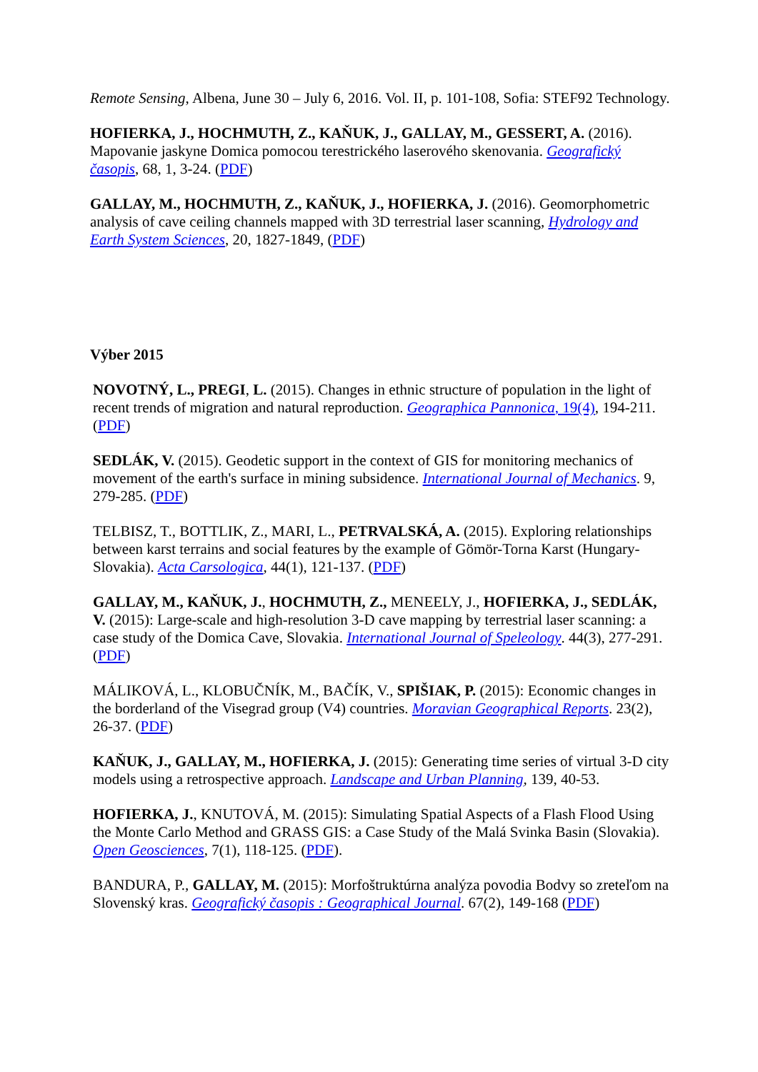Remote Sensing, Albena, June 30 – July 6, 2016. Vol. II, p. 101-108, Sofia: STEF92 Technology.
HOFIERKA, J., HOCHMUTH, Z., KAŇUK, J., GALLAY, M., GESSERT, A. (2016). Mapovanie jaskyne Domica pomocou terestrického laserového skenovania. Geografický časopis, 68, 1, 3-24. (PDF)
GALLAY, M., HOCHMUTH, Z., KAŇUK, J., HOFIERKA, J. (2016). Geomorphometric analysis of cave ceiling channels mapped with 3D terrestrial laser scanning, Hydrology and Earth System Sciences, 20, 1827-1849, (PDF)
Výber 2015
NOVOTNÝ, L., PREGI, L. (2015). Changes in ethnic structure of population in the light of recent trends of migration and natural reproduction. Geographica Pannonica, 19(4), 194-211. (PDF)
SEDLÁK, V. (2015). Geodetic support in the context of GIS for monitoring mechanics of movement of the earth's surface in mining subsidence. International Journal of Mechanics. 9, 279-285. (PDF)
TELBISZ, T., BOTTLIK, Z., MARI, L., PETRVALSKÁ, A. (2015). Exploring relationships between karst terrains and social features by the example of Gömör-Torna Karst (Hungary-Slovakia). Acta Carsologica, 44(1), 121-137. (PDF)
GALLAY, M., KAŇUK, J., HOCHMUTH, Z., MENEELY, J., HOFIERKA, J., SEDLÁK, V. (2015): Large-scale and high-resolution 3-D cave mapping by terrestrial laser scanning: a case study of the Domica Cave, Slovakia. International Journal of Speleology. 44(3), 277-291. (PDF)
MÁLIKOVÁ, L., KLOBUČNÍK, M., BAČÍK, V., SPIŠIAK, P. (2015): Economic changes in the borderland of the Visegrad group (V4) countries. Moravian Geographical Reports. 23(2), 26-37. (PDF)
KAŇUK, J., GALLAY, M., HOFIERKA, J. (2015): Generating time series of virtual 3-D city models using a retrospective approach. Landscape and Urban Planning, 139, 40-53.
HOFIERKA, J., KNUTOVÁ, M. (2015): Simulating Spatial Aspects of a Flash Flood Using the Monte Carlo Method and GRASS GIS: a Case Study of the Malá Svinka Basin (Slovakia). Open Geosciences, 7(1), 118-125. (PDF).
BANDURA, P., GALLAY, M. (2015): Morfoštruktúrna analýza povodia Bodvy so zreteľom na Slovenský kras. Geografický časopis : Geographical Journal. 67(2), 149-168 (PDF)